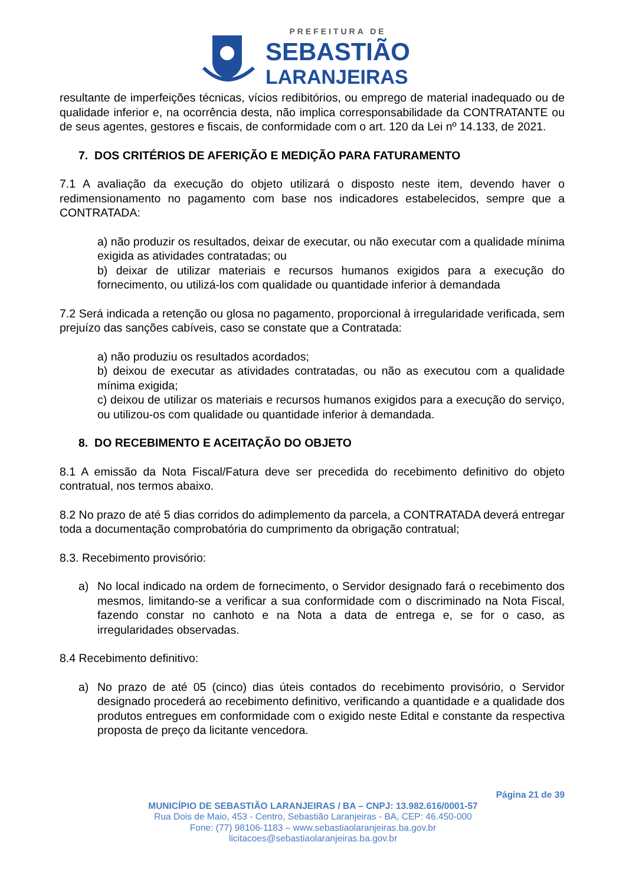PREFEITURA DE
SEBASTIÃO
LARANJEIRAS
resultante de imperfeições técnicas, vícios redibitórios, ou emprego de material inadequado ou de qualidade inferior e, na ocorrência desta, não implica corresponsabilidade da CONTRATANTE ou de seus agentes, gestores e fiscais, de conformidade com o art. 120 da Lei nº 14.133, de 2021.
7. DOS CRITÉRIOS DE AFERIÇÃO E MEDIÇÃO PARA FATURAMENTO
7.1 A avaliação da execução do objeto utilizará o disposto neste item, devendo haver o redimensionamento no pagamento com base nos indicadores estabelecidos, sempre que a CONTRATADA:
a) não produzir os resultados, deixar de executar, ou não executar com a qualidade mínima exigida as atividades contratadas; ou
b) deixar de utilizar materiais e recursos humanos exigidos para a execução do fornecimento, ou utilizá-los com qualidade ou quantidade inferior à demandada
7.2 Será indicada a retenção ou glosa no pagamento, proporcional à irregularidade verificada, sem prejuízo das sanções cabíveis, caso se constate que a Contratada:
a) não produziu os resultados acordados;
b) deixou de executar as atividades contratadas, ou não as executou com a qualidade mínima exigida;
c) deixou de utilizar os materiais e recursos humanos exigidos para a execução do serviço, ou utilizou-os com qualidade ou quantidade inferior à demandada.
8. DO RECEBIMENTO E ACEITAÇÃO DO OBJETO
8.1 A emissão da Nota Fiscal/Fatura deve ser precedida do recebimento definitivo do objeto contratual, nos termos abaixo.
8.2 No prazo de até 5 dias corridos do adimplemento da parcela, a CONTRATADA deverá entregar toda a documentação comprobatória do cumprimento da obrigação contratual;
8.3. Recebimento provisório:
a) No local indicado na ordem de fornecimento, o Servidor designado fará o recebimento dos mesmos, limitando-se a verificar a sua conformidade com o discriminado na Nota Fiscal, fazendo constar no canhoto e na Nota a data de entrega e, se for o caso, as irregularidades observadas.
8.4 Recebimento definitivo:
a) No prazo de até 05 (cinco) dias úteis contados do recebimento provisório, o Servidor designado procederá ao recebimento definitivo, verificando a quantidade e a qualidade dos produtos entregues em conformidade com o exigido neste Edital e constante da respectiva proposta de preço da licitante vencedora.
Página 21 de 39
MUNICÍPIO DE SEBASTIÃO LARANJEIRAS / BA – CNPJ: 13.982.616/0001-57
Rua Dois de Maio, 453 - Centro, Sebastião Laranjeiras - BA, CEP: 46.450-000
Fone: (77) 98106-1183 – www.sebastiaolaranjeiras.ba.gov.br
licitacoes@sebastiaolaranjeiras.ba.gov.br